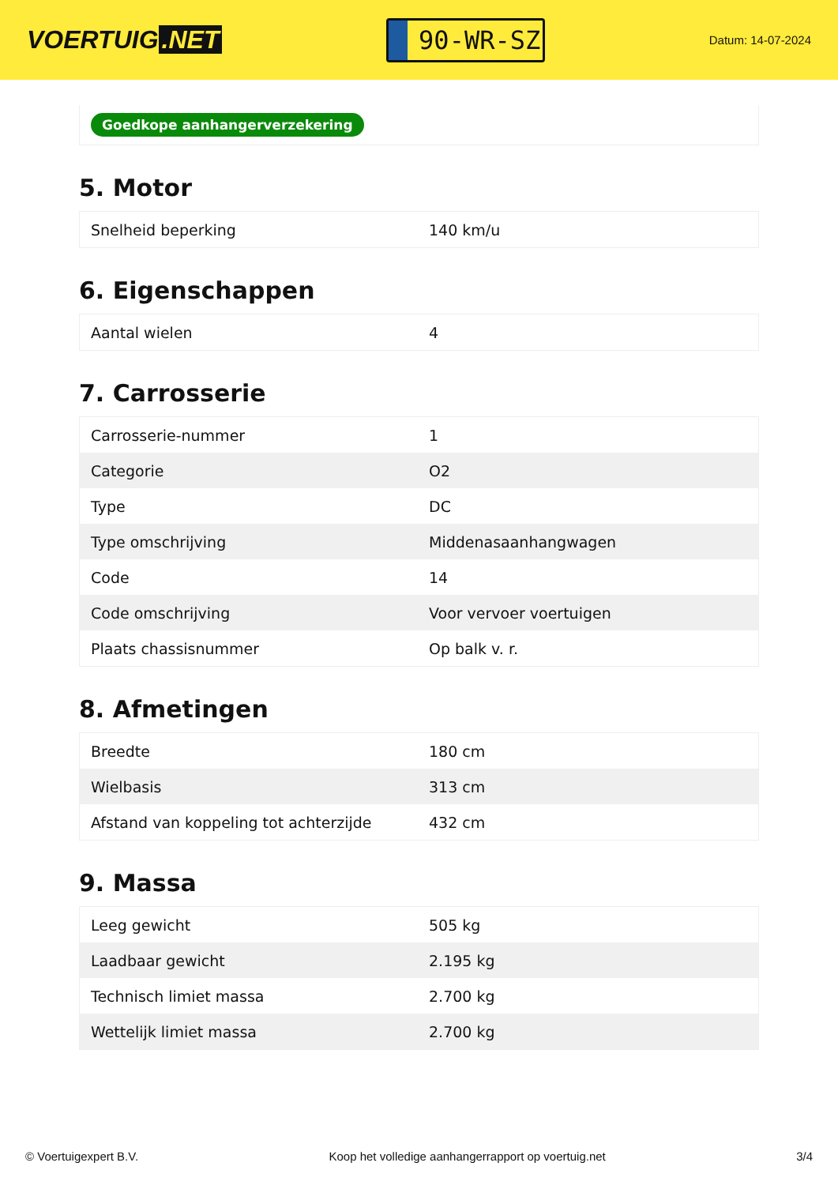VOERTUIG.NET
90-WR-SZ
Datum: 14-07-2024
Goedkope aanhangerverzekering
5. Motor
| Snelheid beperking | 140 km/u |
6. Eigenschappen
| Aantal wielen | 4 |
7. Carrosserie
| Carrosserie-nummer | 1 |
| Categorie | O2 |
| Type | DC |
| Type omschrijving | Middenasaanhangwagen |
| Code | 14 |
| Code omschrijving | Voor vervoer voertuigen |
| Plaats chassisnummer | Op balk v. r. |
8. Afmetingen
| Breedte | 180 cm |
| Wielbasis | 313 cm |
| Afstand van koppeling tot achterzijde | 432 cm |
9. Massa
| Leeg gewicht | 505 kg |
| Laadbaar gewicht | 2.195 kg |
| Technisch limiet massa | 2.700 kg |
| Wettelijk limiet massa | 2.700 kg |
© Voertuigexpert B.V. Koop het volledige aanhangerrapport op voertuig.net 3/4